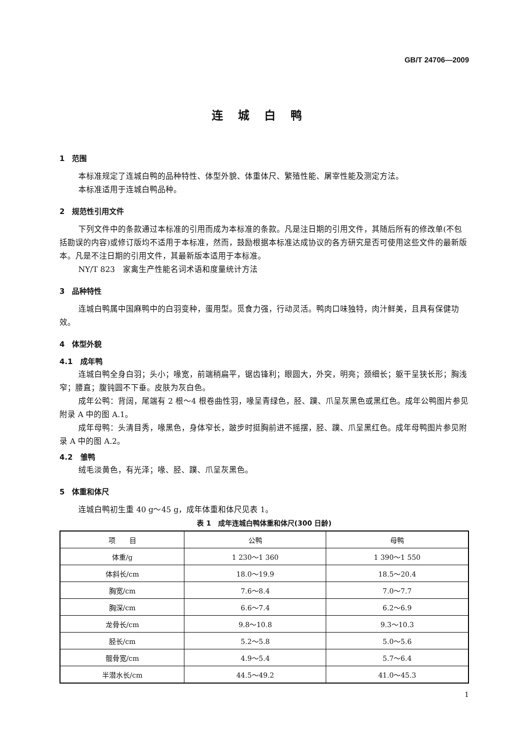GB/T 24706—2009
连城白鸭
1　范围
本标准规定了连城白鸭的品种特性、体型外貌、体重体尺、繁殖性能、屠宰性能及测定方法。
本标准适用于连城白鸭品种。
2　规范性引用文件
下列文件中的条款通过本标准的引用而成为本标准的条款。凡是注日期的引用文件，其随后所有的修改单(不包括勘误的内容)或修订版均不适用于本标准，然而，鼓励根据本标准达成协议的各方研究是否可使用这些文件的最新版本。凡是不注日期的引用文件，其最新版本适用于本标准。
NY/T 823　家禽生产性能名词术语和度量统计方法
3　品种特性
连城白鸭属中国麻鸭中的白羽变种，蛋用型。觅食力强，行动灵活。鸭肉口味独特，肉汁鲜美，且具有保健功效。
4　体型外貌
4.1　成年鸭
连城白鸭全身白羽；头小；喙宽，前端稍扁平，锯齿锋利；眼圆大，外突，明亮；颈细长；躯干呈狭长形；胸浅窄；腰直；腹钝圆不下垂。皮肤为灰白色。
成年公鸭：背阔，尾端有 2 根～4 根卷曲性羽，喙呈青绿色，胫、蹼、爪呈灰黑色或黑红色。成年公鸭图片参见附录 A 中的图 A.1。
成年母鸭：头清目秀，喙黑色，身体窄长，跛步时挺胸前进不摇摆，胫、蹼、爪呈黑红色。成年母鸭图片参见附录 A 中的图 A.2。
4.2　雏鸭
绒毛淡黄色，有光泽；喙、胫、蹼、爪呈灰黑色。
5　体重和体尺
连城白鸭初生重 40 g～45 g，成年体重和体尺见表 1。
表 1　成年连城白鸭体重和体尺(300 日龄)
| 项 目 | 公鸭 | 母鸭 |
| --- | --- | --- |
| 体重/g | 1 230～1 360 | 1 390～1 550 |
| 体斜长/cm | 18.0～19.9 | 18.5～20.4 |
| 胸宽/cm | 7.6～8.4 | 7.0～7.7 |
| 胸深/cm | 6.6～7.4 | 6.2～6.9 |
| 龙骨长/cm | 9.8～10.8 | 9.3～10.3 |
| 胫长/cm | 5.2～5.8 | 5.0～5.6 |
| 髋骨宽/cm | 4.9～5.4 | 5.7～6.4 |
| 半潜水长/cm | 44.5～49.2 | 41.0～45.3 |
1